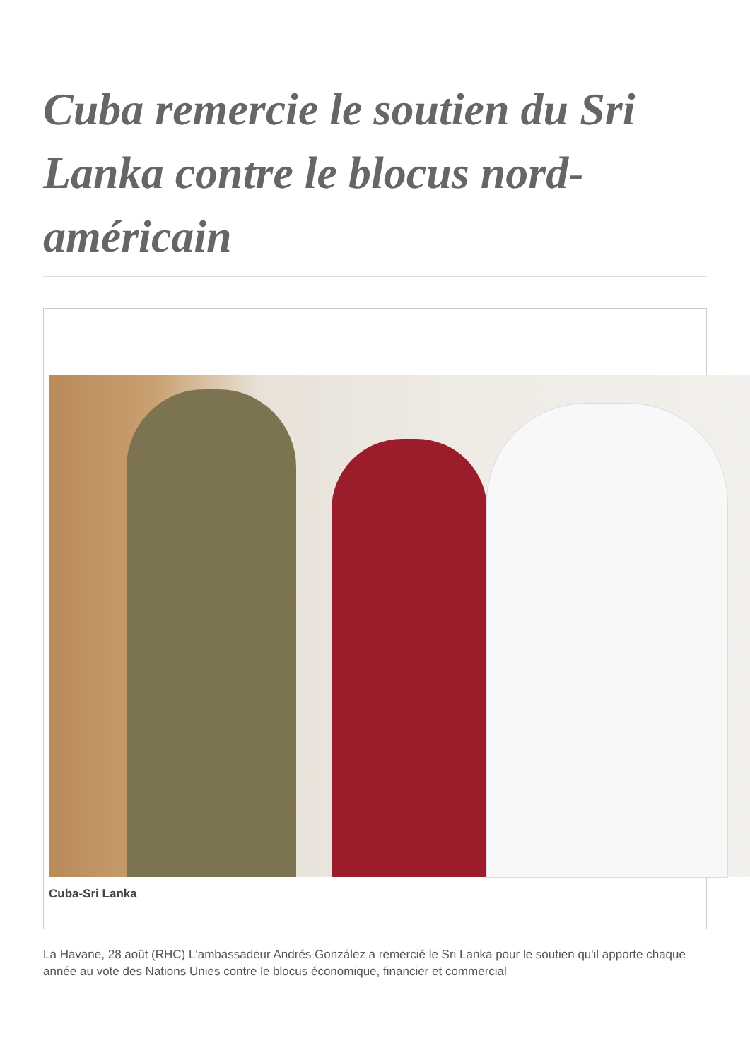Cuba remercie le soutien du Sri Lanka contre le blocus nord-américain
Cuba-Sri Lanka
La Havane, 28 août (RHC) L'ambassadeur Andrés González a remercié le Sri Lanka pour le soutien qu'il apporte chaque année au vote des Nations Unies contre le blocus économique, financier et commercial